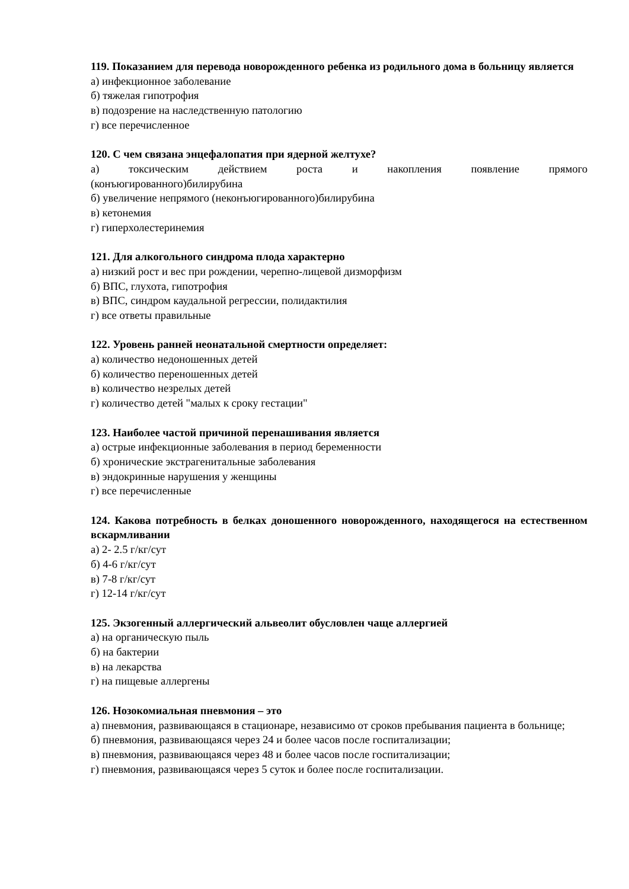119. Показанием для перевода новорожденного ребенка из родильного дома в больницу является
а) инфекционное заболевание
б) тяжелая гипотрофия
в) подозрение на наследственную патологию
г) все перечисленное
120. С чем связана энцефалопатия при ядерной желтухе?
а) токсическим действием роста и накопления появление прямого
(конъюгированного)билирубина
б) увеличение непрямого (неконъюгированного)билирубина
в) кетонемия
г) гиперхолестеринемия
121. Для алкогольного синдрома плода характерно
а) низкий рост и вес при рождении, черепно-лицевой дизморфизм
б) ВПС, глухота, гипотрофия
в) ВПС, синдром каудальной регрессии, полидактилия
г) все ответы правильные
122. Уровень ранней неонатальной смертности определяет:
а) количество недоношенных детей
б) количество переношенных детей
в) количество незрелых детей
г) количество детей "малых к сроку гестации"
123. Наиболее частой причиной перенашивания является
а) острые инфекционные заболевания в период беременности
б) хронические экстрагенитальные заболевания
в) эндокринные нарушения у женщины
г) все перечисленные
124. Какова потребность в белках доношенного новорожденного, находящегося на естественном вскармливании
а) 2- 2.5 г/кг/сут
б) 4-6 г/кг/сут
в) 7-8 г/кг/сут
г) 12-14 г/кг/сут
125. Экзогенный аллергический альвеолит обусловлен чаще аллергией
а) на органическую пыль
б) на бактерии
в) на лекарства
г) на пищевые аллергены
126. Нозокомиальная пневмония – это
а) пневмония, развивающаяся в стационаре, независимо от сроков пребывания пациента в больнице;
б) пневмония, развивающаяся через 24 и более часов после госпитализации;
в) пневмония, развивающаяся через 48 и более часов после госпитализации;
г) пневмония, развивающаяся через 5 суток и более после госпитализации.